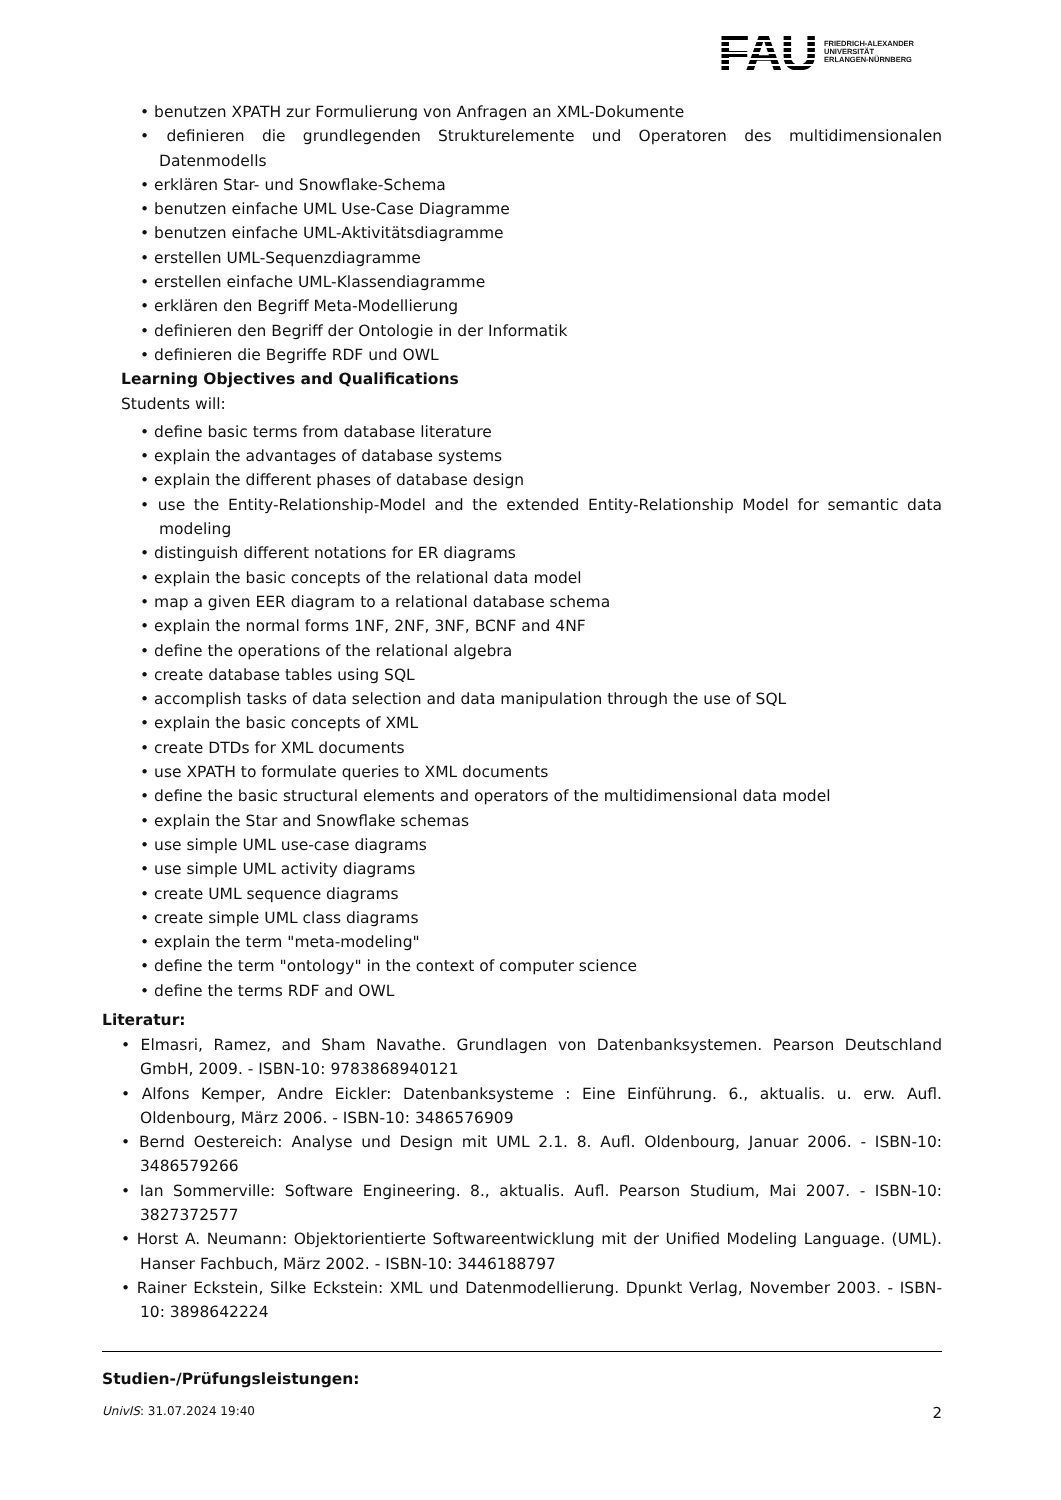FAU FRIEDRICH-ALEXANDER
UNIVERSITÄT
ERLANGEN-NÜRNBERG
• benutzen XPATH zur Formulierung von Anfragen an XML-Dokumente
• definieren die grundlegenden Strukturelemente und Operatoren des multidimensionalen Datenmodells
• erklären Star- und Snowflake-Schema
• benutzen einfache UML Use-Case Diagramme
• benutzen einfache UML-Aktivitätsdiagramme
• erstellen UML-Sequenzdiagramme
• erstellen einfache UML-Klassendiagramme
• erklären den Begriff Meta-Modellierung
• definieren den Begriff der Ontologie in der Informatik
• definieren die Begriffe RDF und OWL
Learning Objectives and Qualifications
Students will:
• define basic terms from database literature
• explain the advantages of database systems
• explain the different phases of database design
• use the Entity-Relationship-Model and the extended Entity-Relationship Model for semantic data modeling
• distinguish different notations for ER diagrams
• explain the basic concepts of the relational data model
• map a given EER diagram to a relational database schema
• explain the normal forms 1NF, 2NF, 3NF, BCNF and 4NF
• define the operations of the relational algebra
• create database tables using SQL
• accomplish tasks of data selection and data manipulation through the use of SQL
• explain the basic concepts of XML
• create DTDs for XML documents
• use XPATH to formulate queries to XML documents
• define the basic structural elements and operators of the multidimensional data model
• explain the Star and Snowflake schemas
• use simple UML use-case diagrams
• use simple UML activity diagrams
• create UML sequence diagrams
• create simple UML class diagrams
• explain the term "meta-modeling"
• define the term "ontology" in the context of computer science
• define the terms RDF and OWL
Literatur:
• Elmasri, Ramez, and Sham Navathe. Grundlagen von Datenbanksystemen. Pearson Deutschland GmbH, 2009. - ISBN-10: 9783868940121
• Alfons Kemper, Andre Eickler: Datenbanksysteme : Eine Einführung. 6., aktualis. u. erw. Aufl. Oldenbourg, März 2006. - ISBN-10: 3486576909
• Bernd Oestereich: Analyse und Design mit UML 2.1. 8. Aufl. Oldenbourg, Januar 2006. - ISBN-10: 3486579266
• Ian Sommerville: Software Engineering. 8., aktualis. Aufl. Pearson Studium, Mai 2007. - ISBN-10: 3827372577
• Horst A. Neumann: Objektorientierte Softwareentwicklung mit der Unified Modeling Language. (UML). Hanser Fachbuch, März 2002. - ISBN-10: 3446188797
• Rainer Eckstein, Silke Eckstein: XML und Datenmodellierung. Dpunkt Verlag, November 2003. - ISBN-10: 3898642224
Studien-/Prüfungsleistungen:
UnivIS: 31.07.2024 19:40 2